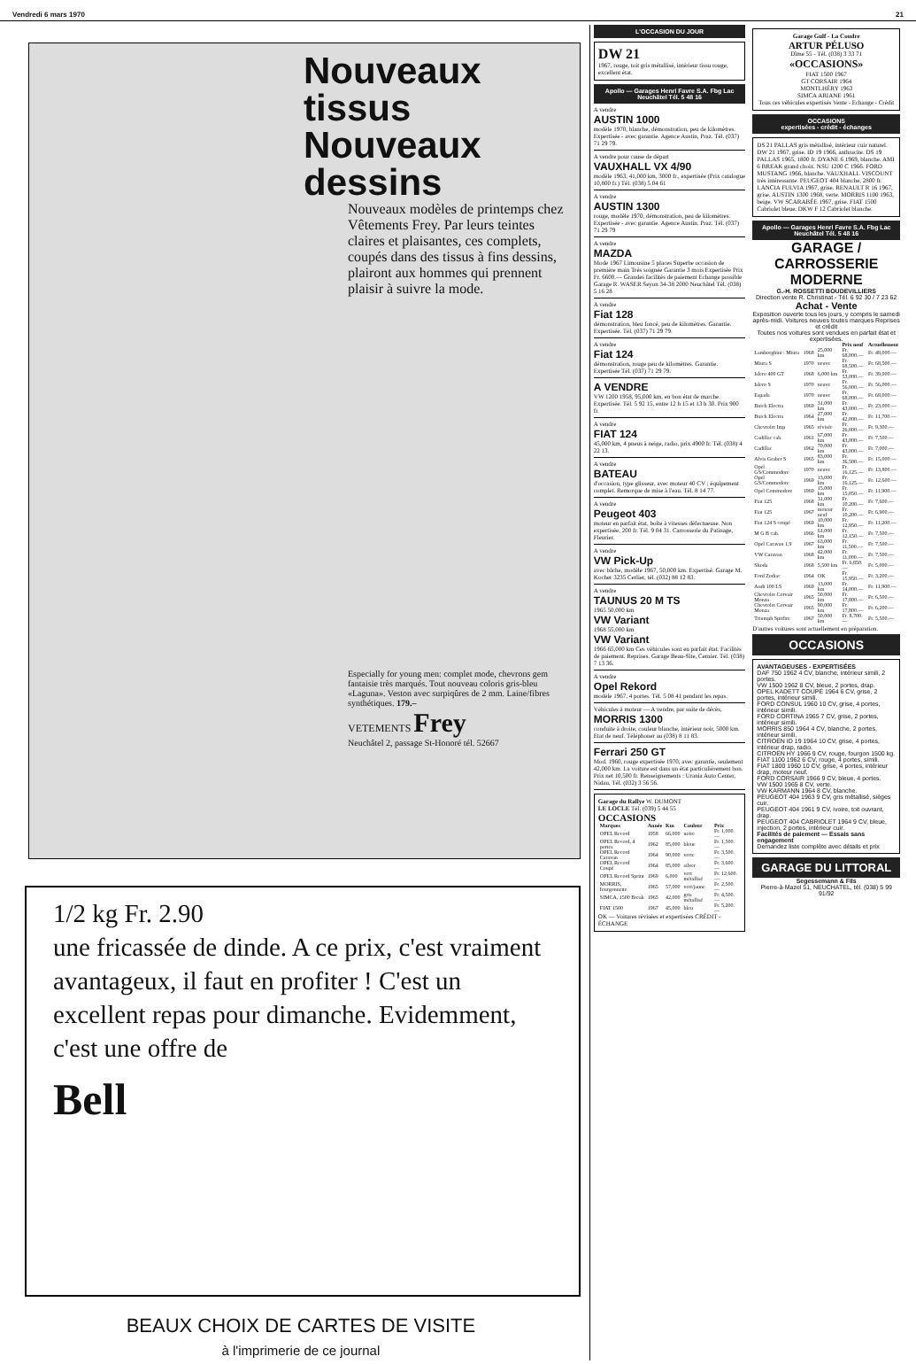Vendredi 6 mars 1970 21
Nouveaux tissus Nouveaux dessins
Nouveaux modèles de printemps chez Vêtements Frey. Par leurs teintes claires et plaisantes, ces complets, coupés dans des tissus à fins dessins, plairont aux hommes qui prennent plaisir à suivre la mode.
Especially for young men: complet mode, chevrons gem fantaisie très marqués. Tout nouveau coloris gris-bleu «Laguna». Veston avec surpiqûres de 2 mm. Laine/fibres synthétiques. 179.–
VETEMENTS Frey
Neuchâtel 2, passage St-Honoré tél. 52667
1/2 kg Fr. 2.90
une fricassée de dinde. A ce prix, c'est vraiment avantageux, il faut en profiter ! C'est un excellent repas pour dimanche. Evidemment, c'est une offre de
Bell
BEAUX CHOIX DE CARTES DE VISITE
à l'imprimerie de ce journal
L'OCCASION DU JOUR
DW 21
1967, rouge, toit gris métallisé, intérieur tissu rouge, excellent état.
Apollo — Garages Henri Favre S.A. Fbg Lac Neuchâtel Tél. 5 48 16
A vendre
AUSTIN 1000
modèle 1970, blanche, démonstration, peu de kilomètres. Expertisée - avec garantie. Agence Austin, Praz. Tél. (037) 71 29 79.
A vendre pour cause de départ
VAUXHALL VX 4/90
modèle 1963, 41,000 km, 3000 fr., expertisée (Prix catalogue 10,800 fr.) Tél. (038) 5 04 61
A vendre
AUSTIN 1300
rouge, modèle 1970, démonstration, peu de kilomètres. Expertisée - avec garantie. Agence Austin. Praz. Tél. (037) 71 29 79
A vendre
MAZDA
Mode 1967 Limousine 5 places Superbe occasion de première main Très soignée Garantie 3 mois Expertisée Prix Fr. 6600.— Grandes facilités de paiement Echange possible Garage R. WASER Seyon 34-38 2000 Neuchâtel Tél. (038) 5 16 28
A vendre
Fiat 128
démonstration, bleu foncé, peu de kilomètres. Garantie. Expertisée. Tél. (037) 71 29 79.
A vendre
Fiat 124
démonstration, rouge peu de kilomètres. Garantie. Expertisée Tél. (037) 71 29 79.
A VENDRE
VW 1200 1958, 95,000 km, en bon état de marche. Expertisée. Tél. 5 92 15, entre 12 h 15 et 13 h 30. Prix 900 fr.
A vendre
FIAT 124
45,000 km, 4 pneus à neige, radio, prix 4900 fr. Tél. (038) 4 22 13.
A vendre
BATEAU
d'occasion, type glisseur, avec moteur 40 CV ; équipement complet. Remorque de mise à l'eau. Tél. 8 14 77.
A vendre
Peugeot 403
moteur en parfait état, boîte à vitesses défectueuse. Non expertisée, 200 fr. Tél. 9 04 31. Carrosserie du Patinage, Fleurier.
A vendre
VW Pick-Up
avec bâche, modèle 1967, 50,000 km. Expertisé. Garage M. Kocher 3235 Cerlier, tél. (032) 88 12 83.
A vendre
TAUNUS 20 M TS
1965 50,000 km
VW Variant
1968 55,000 km
VW Variant
1966 65,000 km Ces véhicules sont en parfait état. Facilités de paiement. Reprises. Garage Beau-Site, Cernier. Tél. (038) 7 13 36.
A vendre
Opel Rekord
modèle 1967, 4 portes. Tél. 5 08 41 pendant les repas.
Véhicules à moteur — A vendre, par suite de décès,
MORRIS 1300
conduite à droite, couleur blanche, intérieur noir, 5000 km. Etat de neuf. Téléphoner au (038) 8 11 83.
Ferrari 250 GT
Mod. 1960, rouge expertisée 1970, avec garantie, seulement 42,000 km. La voiture est dans un état particulièrement bon. Prix net 10,500 fr. Renseignements : Urania Auto Center, Nidau, Tél. (032) 3 56 56.
Garage du Rallye W. DUMONT
LE LOCLE Tél. (039) 5 44 55
OCCASIONS
| Marques | Année | Km | Couleur | Prix |
| --- | --- | --- | --- | --- |
| OPEL Record | 1958 | 66,000 | noire | Fr. 1,000.— |
| OPEL Record, 4 portes | 1962 | 85,000 | bleue | Fr. 1,500.— |
| OPEL Record Caravan | 1964 | 90,000 | verte | Fr. 3,500.— |
| OPEL Record Coupé | 1964 | 85,000 | silver | Fr. 3,600.— |
| OPEL Record Sprint | 1969 | 6,000 | vert métallisé | Fr. 12,600.— |
| MORRIS, fourgonnette | 1965 | 57,000 | vert/jaune | Fr. 2,500.— |
| SIMCA, 1500 Break | 1965 | 42,000 | gris métallisé | Fr. 4,500.— |
| FIAT 1500 | 1967 | 45,000 | bleu | Fr. 5,200.— |
OK — Voitures révisées et expertisées CRÉDIT - ÉCHANGE
Garage Gulf - La Coudre
ARTUR PÉLUSO
Dîme 55 - Tél. (038) 3 33 71
«OCCASIONS»
FIAT 1500 1967
GT CORSAIR 1964
MONTLHÉRY 1963
SIMCA ARIANE 1961
Tous ces véhicules expertisés Vente - Echange - Crédit
OCCASIONS
expertisées - crédit - échanges
DS 21 PALLAS gris métallisé, intérieur cuir naturel. DW 21 1967, grise. ID 19 1966, anthracite. DS 19 PALLAS 1965, 1800 fr. DYANE 6 1969, blanche. AMI 6 BREAK grand choix. NSU 1200 C 1966. FORD MUSTANG 1966, blanche. VAUXHALL VISCOUNT très intéressante. PEUGEOT 404 blanche, 2800 fr. LANCIA FULVIA 1967, grise. RENAULT R 16 1967, grise. AUSTIN 1300 1968, verte. MORRIS 1100 1963, beige. VW SCARABÉE 1967, grise. FIAT 1500 Cabriolet bleue. DKW F 12 Cabriolet blanche.
Apollo — Garages Henri Favre S.A. Fbg Lac Neuchâtel Tél. 5 48 16
GARAGE / CARROSSERIE MODERNE
G.-H. ROSSETTI BOUDEVILLIERS
Direction vente R. Christinat - Tél. 6 92 30 / 7 23 62
Achat - Vente
Exposition ouverte tous les jours, y compris le samedi après-midi. Voitures neuves toutes marques Reprises et crédit
Toutes nos voitures sont vendues en parfait état et expertisées.
| | | | Prix neuf | Actuellement |
| --- | --- | --- | --- | --- |
| Lamborghini : Miura | 1968 | 25,000 km | Fr. 68,000.— | Fr. 48,000.— |
| Miura S | 1970 | neuve | Fr. 68,500.— | Fr. 68,500.— |
| Islero 400 GT | 1968 | 6,000 km | Fr. 53,000.— | Fr. 39,000.— |
| Islero S | 1970 | neuve | Fr. 56,000.— | Fr. 56,000.— |
| Espada | 1970 | neuve | Fr. 68,000.— | Fr. 68,000.— |
| Buick Electra | 1969 | 31,000 km | Fr. 43,000.— | Fr. 23,000.— |
| Buick Electra | 1964 | 27,000 km | Fr. 42,000.— | Fr. 11,700.— |
| Chevrolet Imp | 1965 | révisée | Fr. 26,000.— | Fr. 9,300.— |
| Cadillac cab. | 1961 | 67,000 km | Fr. 43,000.— | Fr. 7,500.— |
| Cadillac | 1962 | 70,000 km | Fr. 43,000.— | Fr. 7,000.— |
| Alvis Graber S | 1965 | 83,000 km | Fr. 36,500.— | Fr. 15,000.— |
| Opel GS/Commodore | 1970 | neuve | Fr. 16,125.— | Fr. 13,800.— |
| Opel GS/Commodore | 1969 | 13,000 km | Fr. 16,125.— | Fr. 12,600.— |
| Opel Commodore | 1969 | 15,000 km | Fr. 15,050.— | Fr. 11,900.— |
| Fiat 125 | 1968 | 31,000 km | Fr. 10,200.— | Fr. 7,600.— |
| Fiat 125 | 1967 | moteur neuf | Fr. 10,200.— | Fr. 6,900.— |
| Fiat 124 S coupé | 1969 | 10,000 km | Fr. 12,950.— | Fr. 11,200.— |
| M G B cab. | 1966 | 61,000 km | Fr. 12,150.— | Fr. 7,500.— |
| Opel Caravan 1,9 | 1967 | 63,000 km | Fr. 11,500.— | Fr. 7,500.— |
| VW Caravan | 1968 | 42,000 km | Fr. 11,000.— | Fr. 7,500.— |
| Skoda | 1968 | 5,500 km | Fr. 6,850.— | Fr. 5,000.— |
| Ford Zodiac | 1964 | OK | Fr. 15,950.— | Fr. 3,200.— |
| Audi 100 LS | 1969 | 13,000 km | Fr. 14,000.— | Fr. 11,900.— |
| Chevrolet Corvair Monza | 1965 | 50,000 km | Fr. 17,800.— | Fr. 6,500.— |
| Chevrolet Corvair Monza | 1965 | 90,000 km | Fr. 17,800.— | Fr. 6,200.— |
| Triumph Spitfire | 1967 | 50,000 km | Fr. 8,700.— | Fr. 5,500.— |
D'autres voitures sont actuellement en préparation.
OCCASIONS
AVANTAGEUSES - EXPERTISÉES
DAF 750 1962 4 CV, blanche, intérieur simili, 2 portes.
VW 1500 1962 8 CV, bleue, 2 portes, drap.
OPEL KADETT COUPÉ 1964 6 CV, grise, 2 portes, intérieur simili.
FORD CONSUL 1960 10 CV, grise, 4 portes, intérieur simili.
FORD CORTINA 1965 7 CV, grise, 2 portes, intérieur simili.
MORRIS 850 1964 4 CV, blanche, 2 portes, intérieur simili.
CITROËN ID 19 1964 10 CV, grise, 4 portes, intérieur drap, radio.
CITROËN HY 1966 9 CV, rouge, fourgon 1500 kg.
FIAT 1100 1962 6 CV, rouge, 4 portes, simili.
FIAT 1800 1960 10 CV, grise, 4 portes, intérieur drap, moteur neuf.
FORD CORSAIR 1966 9 CV, bleue, 4 portes.
VW 1500 1965 8 CV, verte.
VW KARMANN 1964 8 CV, blanche.
PEUGEOT 404 1963 9 CV, gris métallisé, sièges cuir.
PEUGEOT 404 1961 9 CV, ivoire, toit ouvrant, drap.
PEUGEOT 404 CABRIOLET 1964 9 CV, bleue, injection, 2 portes, intérieur cuir.
Facilités de paiement — Essais sans engagement
Demandez liste complète avec détails et prix
GARAGE DU LITTORAL
Segessemann & Fils
Pierre-à-Mazel 51, NEUCHATEL, tél. (038) 5 99 91/92